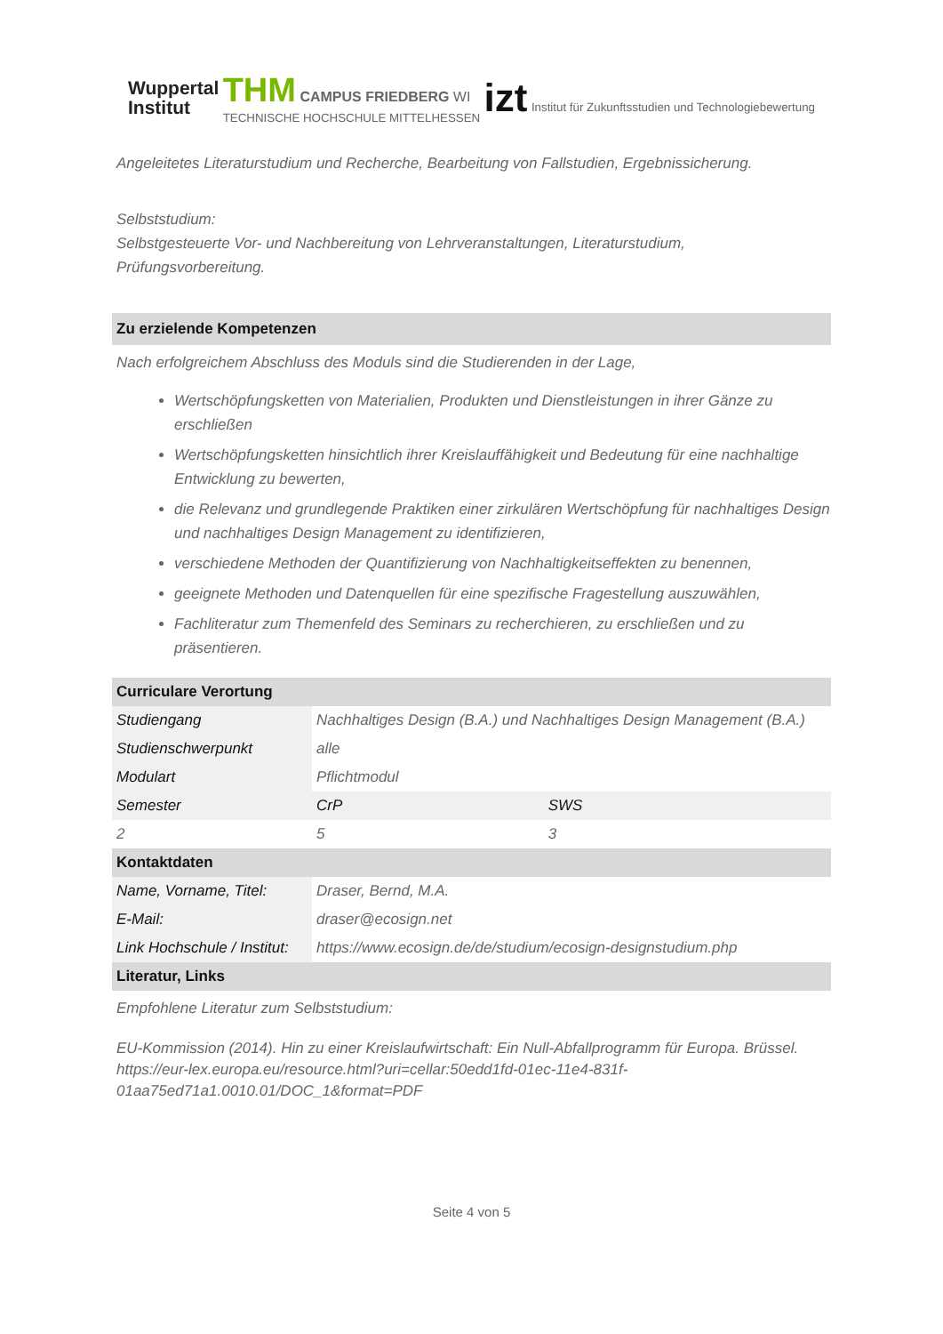Wuppertal
Institut
THM CAMPUS FRIEDBERG WI
TECHNISCHE HOCHSCHULE MITTELHESSEN
izt Institut für Zukunftsstudien und Technologiebewertung
Angeleitetes Literaturstudium und Recherche, Bearbeitung von Fallstudien, Ergebnissicherung.
Selbststudium:
Selbstgesteuerte Vor- und Nachbereitung von Lehrveranstaltungen, Literaturstudium, Prüfungsvorbereitung.
Zu erzielende Kompetenzen
Nach erfolgreichem Abschluss des Moduls sind die Studierenden in der Lage,
Wertschöpfungsketten von Materialien, Produkten und Dienstleistungen in ihrer Gänze zu erschließen
Wertschöpfungsketten hinsichtlich ihrer Kreislauffähigkeit und Bedeutung für eine nachhaltige Entwicklung zu bewerten,
die Relevanz und grundlegende Praktiken einer zirkulären Wertschöpfung für nachhaltiges Design und nachhaltiges Design Management zu identifizieren,
verschiedene Methoden der Quantifizierung von Nachhaltigkeitseffekten zu benennen,
geeignete Methoden und Datenquellen für eine spezifische Fragestellung auszuwählen,
Fachliteratur zum Themenfeld des Seminars zu recherchieren, zu erschließen und zu präsentieren.
| Curriculare Verortung | | |
| --- | --- | --- |
| Studiengang | Nachhaltiges Design (B.A.) und Nachhaltiges Design Management (B.A.) | |
| Studienschwerpunkt | alle | |
| Modulart | Pflichtmodul | |
| Semester | CrP | SWS |
| 2 | 5 | 3 |
| Kontaktdaten | | |
| Name, Vorname, Titel: | Draser, Bernd, M.A. | |
| E-Mail: | draser@ecosign.net | |
| Link Hochschule / Institut: | https://www.ecosign.de/de/studium/ecosign-designstudium.php | |
| Literatur, Links | | |
Empfohlene Literatur zum Selbststudium:
EU-Kommission (2014). Hin zu einer Kreislaufwirtschaft: Ein Null-Abfallprogramm für Europa. Brüssel. https://eur-lex.europa.eu/resource.html?uri=cellar:50edd1fd-01ec-11e4-831f-01aa75ed71a1.0010.01/DOC_1&format=PDF
Seite 4 von 5